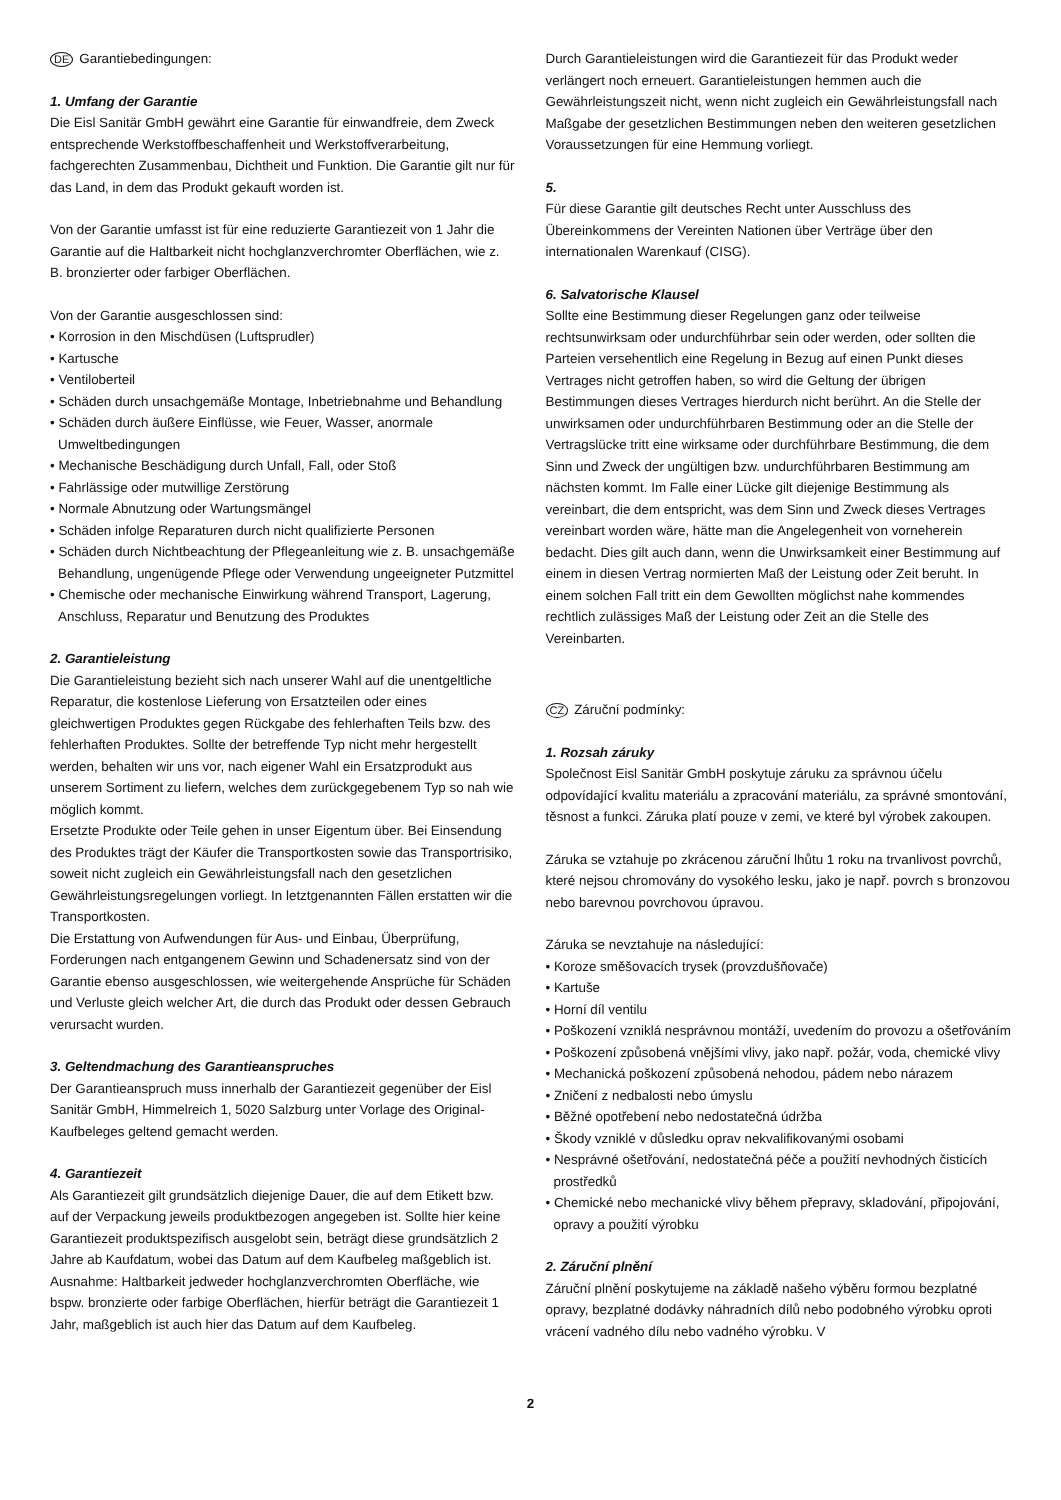DE Garantiebedingungen:
1. Umfang der Garantie
Die Eisl Sanitär GmbH gewährt eine Garantie für einwandfreie, dem Zweck entsprechende Werkstoffbeschaffenheit und Werkstoffverarbeitung, fachgerechten Zusammenbau, Dichtheit und Funktion. Die Garantie gilt nur für das Land, in dem das Produkt gekauft worden ist.
Von der Garantie umfasst ist für eine reduzierte Garantiezeit von 1 Jahr die Garantie auf die Haltbarkeit nicht hochglanzverchromter Oberflächen, wie z. B. bronzierter oder farbiger Oberflächen.
Von der Garantie ausgeschlossen sind:
• Korrosion in den Mischdüsen (Luftsprudler)
• Kartusche
• Ventiloberteil
• Schäden durch unsachgemäße Montage, Inbetriebnahme und Behandlung
• Schäden durch äußere Einflüsse, wie Feuer, Wasser, anormale Umweltbedingungen
• Mechanische Beschädigung durch Unfall, Fall, oder Stoß
• Fahrlässige oder mutwillige Zerstörung
• Normale Abnutzung oder Wartungsmängel
• Schäden infolge Reparaturen durch nicht qualifizierte Personen
• Schäden durch Nichtbeachtung der Pflegeanleitung wie z. B. unsachgemäße Behandlung, ungenügende Pflege oder Verwendung ungeeigneter Putzmittel
• Chemische oder mechanische Einwirkung während Transport, Lagerung, Anschluss, Reparatur und Benutzung des Produktes
2. Garantieleistung
Die Garantieleistung bezieht sich nach unserer Wahl auf die unentgeltliche Reparatur, die kostenlose Lieferung von Ersatzteilen oder eines gleichwertigen Produktes gegen Rückgabe des fehlerhaften Teils bzw. des fehlerhaften Produktes. Sollte der betreffende Typ nicht mehr hergestellt werden, behalten wir uns vor, nach eigener Wahl ein Ersatzprodukt aus unserem Sortiment zu liefern, welches dem zurückgegebenem Typ so nah wie möglich kommt.
Ersetzte Produkte oder Teile gehen in unser Eigentum über. Bei Einsendung des Produktes trägt der Käufer die Transportkosten sowie das Transportrisiko, soweit nicht zugleich ein Gewährleistungsfall nach den gesetzlichen Gewährleistungsregelungen vorliegt. In letztgenannten Fällen erstatten wir die Transportkosten.
Die Erstattung von Aufwendungen für Aus- und Einbau, Überprüfung, Forderungen nach entgangenem Gewinn und Schadenersatz sind von der Garantie ebenso ausgeschlossen, wie weitergehende Ansprüche für Schäden und Verluste gleich welcher Art, die durch das Produkt oder dessen Gebrauch verursacht wurden.
3. Geltendmachung des Garantieanspruches
Der Garantieanspruch muss innerhalb der Garantiezeit gegenüber der Eisl Sanitär GmbH, Himmelreich 1, 5020 Salzburg unter Vorlage des Original-Kaufbeleges geltend gemacht werden.
4. Garantiezeit
Als Garantiezeit gilt grundsätzlich diejenige Dauer, die auf dem Etikett bzw. auf der Verpackung jeweils produktbezogen angegeben ist. Sollte hier keine Garantiezeit produktspezifisch ausgelobt sein, beträgt diese grundsätzlich 2 Jahre ab Kaufdatum, wobei das Datum auf dem Kaufbeleg maßgeblich ist. Ausnahme: Haltbarkeit jedweder hochglanzverchromten Oberfläche, wie bspw. bronzierte oder farbige Oberflächen, hierfür beträgt die Garantiezeit 1 Jahr, maßgeblich ist auch hier das Datum auf dem Kaufbeleg.
Durch Garantieleistungen wird die Garantiezeit für das Produkt weder verlängert noch erneuert. Garantieleistungen hemmen auch die Gewährleistungszeit nicht, wenn nicht zugleich ein Gewährleistungsfall nach Maßgabe der gesetzlichen Bestimmungen neben den weiteren gesetzlichen Voraussetzungen für eine Hemmung vorliegt.
5.
Für diese Garantie gilt deutsches Recht unter Ausschluss des Übereinkommens der Vereinten Nationen über Verträge über den internationalen Warenkauf (CISG).
6. Salvatorische Klausel
Sollte eine Bestimmung dieser Regelungen ganz oder teilweise rechtsunwirksam oder undurchführbar sein oder werden, oder sollten die Parteien versehentlich eine Regelung in Bezug auf einen Punkt dieses Vertrages nicht getroffen haben, so wird die Geltung der übrigen Bestimmungen dieses Vertrages hierdurch nicht berührt. An die Stelle der unwirksamen oder undurchführbaren Bestimmung oder an die Stelle der Vertragslücke tritt eine wirksame oder durchführbare Bestimmung, die dem Sinn und Zweck der ungültigen bzw. undurchführbaren Bestimmung am nächsten kommt. Im Falle einer Lücke gilt diejenige Bestimmung als vereinbart, die dem entspricht, was dem Sinn und Zweck dieses Vertrages vereinbart worden wäre, hätte man die Angelegenheit von vorneherein bedacht. Dies gilt auch dann, wenn die Unwirksamkeit einer Bestimmung auf einem in diesen Vertrag normierten Maß der Leistung oder Zeit beruht. In einem solchen Fall tritt ein dem Gewollten möglichst nahe kommendes rechtlich zulässiges Maß der Leistung oder Zeit an die Stelle des Vereinbarten.
CZ Záruční podmínky:
1. Rozsah záruky
Společnost Eisl Sanitär GmbH poskytuje záruku za správnou účelu odpovídající kvalitu materiálu a zpracování materiálu, za správné smontování, těsnost a funkci. Záruka platí pouze v zemi, ve které byl výrobek zakoupen.
Záruka se vztahuje po zkrácenou záruční lhůtu 1 roku na trvanlivost povrchů, které nejsou chromovány do vysokého lesku, jako je např. povrch s bronzovou nebo barevnou povrchovou úpravou.
Záruka se nevztahuje na následující:
• Koroze směšovacích trysek (provzdušňovače)
• Kartuše
• Horní díl ventilu
• Poškození vzniklá nesprávnou montáží, uvedením do provozu a ošetřováním
• Poškození způsobená vnějšími vlivy, jako např. požár, voda, chemické vlivy
• Mechanická poškození způsobená nehodou, pádem nebo nárazem
• Zničení z nedbalosti nebo úmyslu
• Běžné opotřebení nebo nedostatečná údržba
• Škody vzniklé v důsledku oprav nekvalifikovanými osobami
• Nesprávné ošetřování, nedostatečná péče a použití nevhodných čisticích prostředků
• Chemické nebo mechanické vlivy během přepravy, skladování, připojování, opravy a použití výrobku
2. Záruční plnění
Záruční plnění poskytujeme na základě našeho výběru formou bezplatné opravy, bezplatné dodávky náhradních dílů nebo podobného výrobku oproti vrácení vadného dílu nebo vadného výrobku. V
2